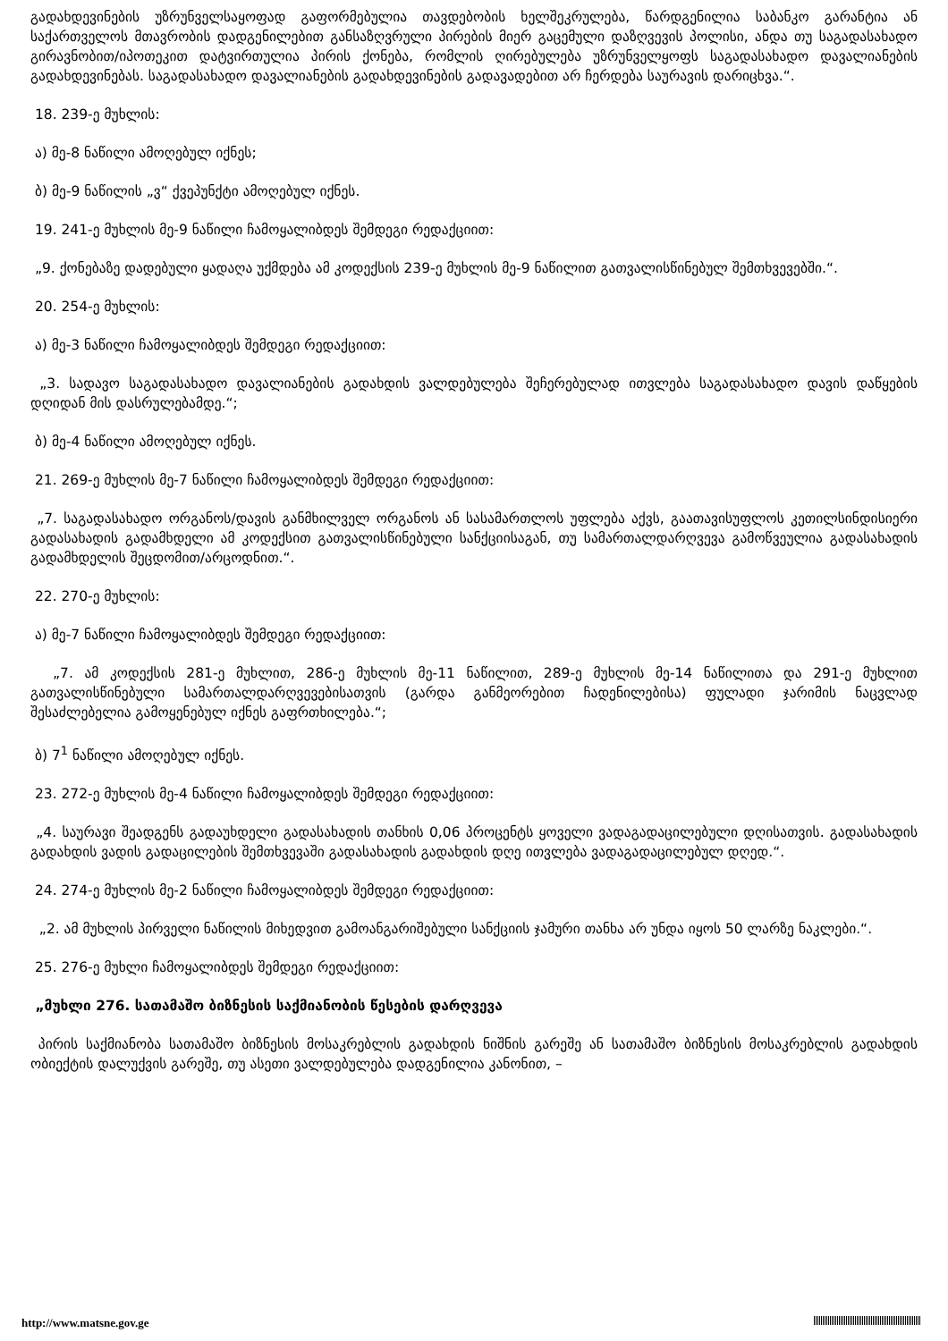გადახდევინების უზრუნველსაყოფად გაფორმებულია თავდებობის ხელშეკრულება, წარდგენილია საბანკო გარანტია ან საქართველოს მთავრობის დადგენილებით განსაზღვრული პირების მიერ გაცემული დაზღვევის პოლისი, ანდა თუ საგადასახადო გირავნობით/იპოთეკით დატვირთულია პირის ქონება, რომლის ღირებულება უზრუნველყოფს საგადასახადო დავალიანების გადახდევინებას. საგადასახადო დავალიანების გადახდევინების გადავადებით არ ჩერდება საურავის დარიცხვა.“.
18. 239-ე მუხლის:
ა) მე-8 ნაწილი ამოღებულ იქნეს;
ბ) მე-9 ნაწილის „ვ“ ქვეპუნქტი ამოღებულ იქნეს.
19. 241-ე მუხლის მე-9 ნაწილი ჩამოყალიბდეს შემდეგი რედაქციით:
„9. ქონებაზე დადებული ყადაღა უქმდება ამ კოდექსის 239-ე მუხლის მე-9 ნაწილით გათვალისწინებულ შემთხვევებში.“.
20. 254-ე მუხლის:
ა) მე-3 ნაწილი ჩამოყალიბდეს შემდეგი რედაქციით:
„3. სადავო საგადასახადო დავალიანების გადახდის ვალდებულება შეჩერებულად ითვლება საგადასახადო დავის დაწყების დღიდან მის დასრულებამდე.“;
ბ) მე-4 ნაწილი ამოღებულ იქნეს.
21. 269-ე მუხლის მე-7 ნაწილი ჩამოყალიბდეს შემდეგი რედაქციით:
„7. საგადასახადო ორგანოს/დავის განმხილველ ორგანოს ან სასამართლოს უფლება აქვს, გაათავისუფლოს კეთილსინდისიერი გადასახადის გადამხდელი ამ კოდექსით გათვალისწინებული სანქციისაგან, თუ სამართალდარღვევა გამოწვეულია გადასახადის გადამხდელის შეცდომით/არცოდნით.“.
22. 270-ე მუხლის:
ა) მე-7 ნაწილი ჩამოყალიბდეს შემდეგი რედაქციით:
„7. ამ კოდექსის 281-ე მუხლით, 286-ე მუხლის მე-11 ნაწილით, 289-ე მუხლის მე-14 ნაწილითა და 291-ე მუხლით გათვალისწინებული სამართალდარღვევებისათვის (გარდა განმეორებით ჩადენილებისა) ფულადი ჯარიმის ნაცვლად შესაძლებელია გამოყენებულ იქნეს გაფრთხილება.“;
ბ) 7<sup>1</sup> ნაწილი ამოღებულ იქნეს.
23. 272-ე მუხლის მე-4 ნაწილი ჩამოყალიბდეს შემდეგი რედაქციით:
„4. საურავი შეადგენს გადაუხდელი გადასახადის თანხის 0,06 პროცენტს ყოველი ვადაგადაცილებული დღისათვის. გადასახადის გადახდის ვადის გადაცილების შემთხვევაში გადასახადის გადახდის დღე ითვლება ვადაგადაცილებულ დღედ.“.
24. 274-ე მუხლის მე-2 ნაწილი ჩამოყალიბდეს შემდეგი რედაქციით:
„2. ამ მუხლის პირველი ნაწილის მიხედვით გამოანგარიშებული სანქციის ჯამური თანხა არ უნდა იყოს 50 ლარზე ნაკლები.“.
25. 276-ე მუხლი ჩამოყალიბდეს შემდეგი რედაქციით:
„მუხლი 276. სათამაშო ბიზნესის საქმიანობის წესების დარღვევა
პირის საქმიანობა სათამაშო ბიზნესის მოსაკრებლის გადახდის ნიშნის გარეშე ან სათამაშო ბიზნესის მოსაკრებლის გადახდის ობიექტის დალუქვის გარეშე, თუ ასეთი ვალდებულება დადგენილია კანონით, –
http://www.matsne.gov.ge